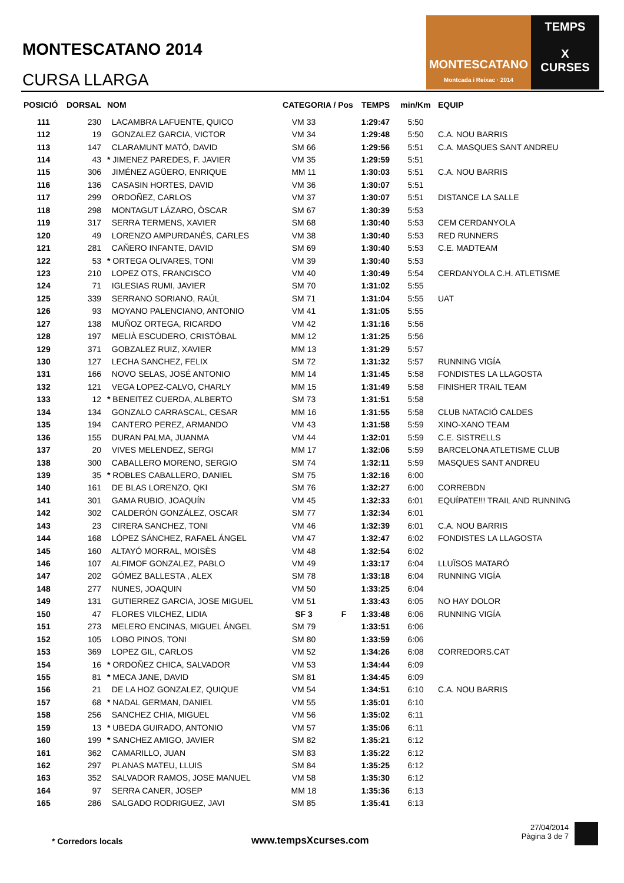MONTESCATANO 2014
CURSA LLARGA
MONTESCATANO
Montcada i Reixac · 2014
TEMPS
X
CURSES
| POSICIÓ | DORSAL | NOM | CATEGORIA / Pos | | TEMPS | min/Km | EQUIP |
| --- | --- | --- | --- | --- | --- | --- | --- |
| 111 | 230 | LACAMBRA LAFUENTE, QUICO | VM 33 | | 1:29:47 | 5:50 | |
| 112 | 19 | GONZALEZ GARCIA, VICTOR | VM 34 | | 1:29:48 | 5:50 | C.A. NOU BARRIS |
| 113 | 147 | CLARAMUNT MATÓ, DAVID | SM 66 | | 1:29:56 | 5:51 | C.A. MASQUES SANT ANDREU |
| 114 | 43 | * JIMENEZ PAREDES, F. JAVIER | VM 35 | | 1:29:59 | 5:51 | |
| 115 | 306 | JIMÉNEZ AGÜERO, ENRIQUE | MM 11 | | 1:30:03 | 5:51 | C.A. NOU BARRIS |
| 116 | 136 | CASASIN HORTES, DAVID | VM 36 | | 1:30:07 | 5:51 | |
| 117 | 299 | ORDOÑEZ, CARLOS | VM 37 | | 1:30:07 | 5:51 | DISTANCE LA SALLE |
| 118 | 298 | MONTAGUT LÁZARO, ÒSCAR | SM 67 | | 1:30:39 | 5:53 | |
| 119 | 317 | SERRA TERMENS, XAVIER | SM 68 | | 1:30:40 | 5:53 | CEM CERDANYOLA |
| 120 | 49 | LORENZO AMPURDANÉS, CARLES | VM 38 | | 1:30:40 | 5:53 | RED RUNNERS |
| 121 | 281 | CAÑERO INFANTE, DAVID | SM 69 | | 1:30:40 | 5:53 | C.E. MADTEAM |
| 122 | 53 | * ORTEGA OLIVARES, TONI | VM 39 | | 1:30:40 | 5:53 | |
| 123 | 210 | LOPEZ OTS, FRANCISCO | VM 40 | | 1:30:49 | 5:54 | CERDANYOLA C.H. ATLETISME |
| 124 | 71 | IGLESIAS RUMI, JAVIER | SM 70 | | 1:31:02 | 5:55 | |
| 125 | 339 | SERRANO SORIANO, RAÚL | SM 71 | | 1:31:04 | 5:55 | UAT |
| 126 | 93 | MOYANO PALENCIANO, ANTONIO | VM 41 | | 1:31:05 | 5:55 | |
| 127 | 138 | MUÑOZ ORTEGA, RICARDO | VM 42 | | 1:31:16 | 5:56 | |
| 128 | 197 | MELIÀ ESCUDERO, CRISTÓBAL | MM 12 | | 1:31:25 | 5:56 | |
| 129 | 371 | GOBZALEZ RUIZ, XAVIER | MM 13 | | 1:31:29 | 5:57 | |
| 130 | 127 | LECHA SANCHEZ, FELIX | SM 72 | | 1:31:32 | 5:57 | RUNNING VIGÍA |
| 131 | 166 | NOVO SELAS, JOSÉ ANTONIO | MM 14 | | 1:31:45 | 5:58 | FONDISTES LA LLAGOSTA |
| 132 | 121 | VEGA LOPEZ-CALVO, CHARLY | MM 15 | | 1:31:49 | 5:58 | FINISHER TRAIL TEAM |
| 133 | 12 | * BENEITEZ CUERDA, ALBERTO | SM 73 | | 1:31:51 | 5:58 | |
| 134 | 134 | GONZALO CARRASCAL, CESAR | MM 16 | | 1:31:55 | 5:58 | CLUB NATACIÓ CALDES |
| 135 | 194 | CANTERO PEREZ, ARMANDO | VM 43 | | 1:31:58 | 5:59 | XINO-XANO TEAM |
| 136 | 155 | DURAN PALMA, JUANMA | VM 44 | | 1:32:01 | 5:59 | C.E. SISTRELLS |
| 137 | 20 | VIVES MELENDEZ, SERGI | MM 17 | | 1:32:06 | 5:59 | BARCELONA ATLETISME CLUB |
| 138 | 300 | CABALLERO MORENO, SERGIO | SM 74 | | 1:32:11 | 5:59 | MASQUES SANT ANDREU |
| 139 | 35 | * ROBLES CABALLERO, DANIEL | SM 75 | | 1:32:16 | 6:00 | |
| 140 | 161 | DE BLAS LORENZO, QKI | SM 76 | | 1:32:27 | 6:00 | CORREBDN |
| 141 | 301 | GAMA RUBIO, JOAQUÍN | VM 45 | | 1:32:33 | 6:01 | EQUÍPATE!!! TRAIL AND RUNNING |
| 142 | 302 | CALDERÓN GONZÁLEZ, OSCAR | SM 77 | | 1:32:34 | 6:01 | |
| 143 | 23 | CIRERA SANCHEZ, TONI | VM 46 | | 1:32:39 | 6:01 | C.A. NOU BARRIS |
| 144 | 168 | LÓPEZ SÁNCHEZ, RAFAEL ÁNGEL | VM 47 | | 1:32:47 | 6:02 | FONDISTES LA LLAGOSTA |
| 145 | 160 | ALTAYÓ MORRAL, MOISÈS | VM 48 | | 1:32:54 | 6:02 | |
| 146 | 107 | ALFIMOF GONZALEZ, PABLO | VM 49 | | 1:33:17 | 6:04 | LLUÏSOS MATARÓ |
| 147 | 202 | GÓMEZ BALLESTA , ALEX | SM 78 | | 1:33:18 | 6:04 | RUNNING VIGÍA |
| 148 | 277 | NUNES, JOAQUIN | VM 50 | | 1:33:25 | 6:04 | |
| 149 | 131 | GUTIERREZ GARCIA, JOSE MIGUEL | VM 51 | | 1:33:43 | 6:05 | NO HAY DOLOR |
| 150 | 47 | FLORES VILCHEZ, LIDIA | SF 3 | F | 1:33:48 | 6:06 | RUNNING VIGÍA |
| 151 | 273 | MELERO ENCINAS, MIGUEL ÁNGEL | SM 79 | | 1:33:51 | 6:06 | |
| 152 | 105 | LOBO PINOS, TONI | SM 80 | | 1:33:59 | 6:06 | |
| 153 | 369 | LOPEZ GIL, CARLOS | VM 52 | | 1:34:26 | 6:08 | CORREDORS.CAT |
| 154 | 16 | * ORDOÑEZ CHICA, SALVADOR | VM 53 | | 1:34:44 | 6:09 | |
| 155 | 81 | * MECA JANE, DAVID | SM 81 | | 1:34:45 | 6:09 | |
| 156 | 21 | DE LA HOZ GONZALEZ, QUIQUE | VM 54 | | 1:34:51 | 6:10 | C.A. NOU BARRIS |
| 157 | 68 | * NADAL GERMAN, DANIEL | VM 55 | | 1:35:01 | 6:10 | |
| 158 | 256 | SANCHEZ CHIA, MIGUEL | VM 56 | | 1:35:02 | 6:11 | |
| 159 | 13 | * UBEDA GUIRADO, ANTONIO | VM 57 | | 1:35:06 | 6:11 | |
| 160 | 199 | * SANCHEZ AMIGO, JAVIER | SM 82 | | 1:35:21 | 6:12 | |
| 161 | 362 | CAMARILLO, JUAN | SM 83 | | 1:35:22 | 6:12 | |
| 162 | 297 | PLANAS MATEU, LLUIS | SM 84 | | 1:35:25 | 6:12 | |
| 163 | 352 | SALVADOR RAMOS, JOSE MANUEL | VM 58 | | 1:35:30 | 6:12 | |
| 164 | 97 | SERRA CANER, JOSEP | MM 18 | | 1:35:36 | 6:13 | |
| 165 | 286 | SALGADO RODRIGUEZ, JAVI | SM 85 | | 1:35:41 | 6:13 | |
* Corredors locals www.tempsXcurses.com
27/04/2014
Pàgina 3 de 7